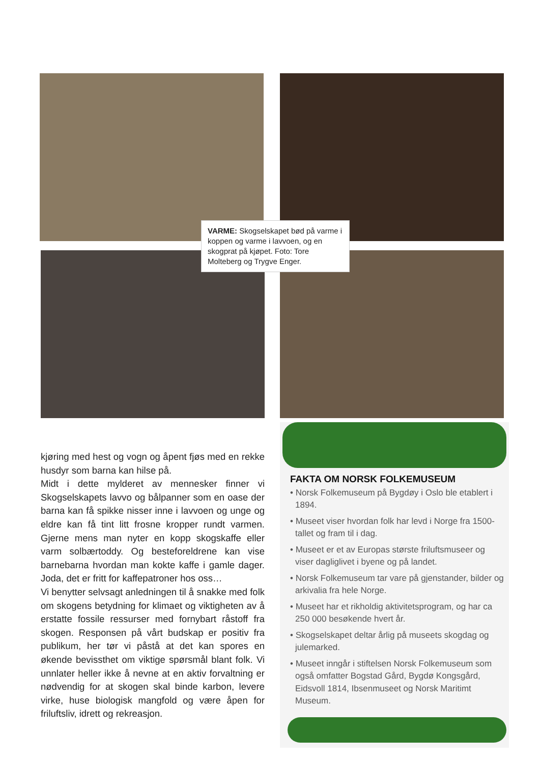VARME: Skogselskapet bød på varme i koppen og varme i lavvoen, og en skogprat på kjøpet. Foto: Tore Molteberg og Trygve Enger.
kjøring med hest og vogn og åpent fjøs med en rekke husdyr som barna kan hilse på.
Midt i dette mylderet av mennesker finner vi Skogselskapets lavvo og bålpanner som en oase der barna kan få spikke nisser inne i lavvoen og unge og eldre kan få tint litt frosne kropper rundt varmen. Gjerne mens man nyter en kopp skogskaffe eller varm solbærtoddy. Og besteforeldrene kan vise barnebarna hvordan man kokte kaffe i gamle dager. Joda, det er fritt for kaffepatroner hos oss…
Vi benytter selvsagt anledningen til å snakke med folk om skogens betydning for klimaet og viktigheten av å erstatte fossile ressurser med fornybart råstoff fra skogen. Responsen på vårt budskap er positiv fra publikum, her tør vi påstå at det kan spores en økende bevissthet om viktige spørsmål blant folk. Vi unnlater heller ikke å nevne at en aktiv forvaltning er nødvendig for at skogen skal binde karbon, levere virke, huse biologisk mangfold og være åpen for friluftsliv, idrett og rekreasjon.
FAKTA OM NORSK FOLKEMUSEUM
• Norsk Folkemuseum på Bygdøy i Oslo ble etablert i 1894.
• Museet viser hvordan folk har levd i Norge fra 1500-tallet og fram til i dag.
• Museet er et av Europas største friluftsmuseer og viser dagliglivet i byene og på landet.
• Norsk Folkemuseum tar vare på gjenstander, bilder og arkivalia fra hele Norge.
• Museet har et rikholdig aktivitetsprogram, og har ca 250 000 besøkende hvert år.
• Skogselskapet deltar årlig på museets skogdag og julemarked.
• Museet inngår i stiftelsen Norsk Folkemuseum som også omfatter Bogstad Gård, Bygdø Kongsgård, Eidsvoll 1814, Ibsenmuseet og Norsk Maritimt Museum.